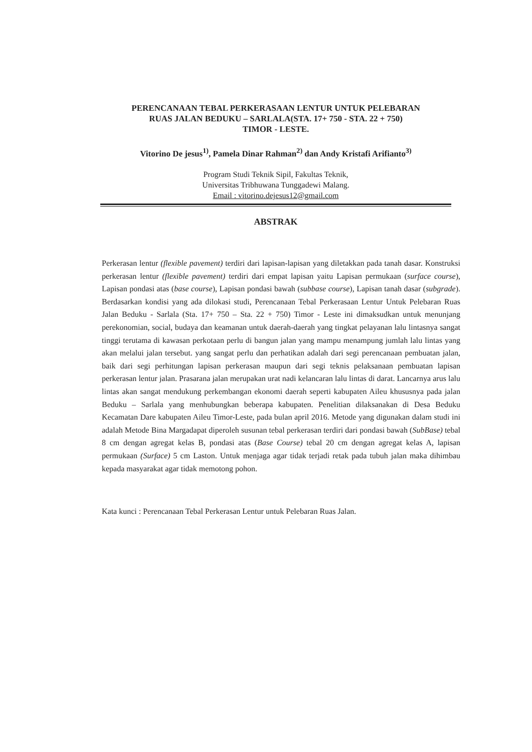PERENCANAAN TEBAL PERKERASAAN LENTUR UNTUK PELEBARAN
RUAS JALAN BEDUKU – SARLALA(STA. 17+ 750 - STA. 22 + 750)
TIMOR - LESTE.
Vitorino De jesus<sup>1)</sup>, Pamela Dinar Rahman<sup>2)</sup> dan Andy Kristafi Arifianto<sup>3)</sup>
Program Studi Teknik Sipil, Fakultas Teknik,
Universitas Tribhuwana Tunggadewi Malang.
Email : vitorino.dejesus12@gmail.com
ABSTRAK
Perkerasan lentur (flexible pavement) terdiri dari lapisan-lapisan yang diletakkan pada tanah dasar. Konstruksi perkerasan lentur (flexible pavement) terdiri dari empat lapisan yaitu Lapisan permukaan (surface course), Lapisan pondasi atas (base course), Lapisan pondasi bawah (subbase course), Lapisan tanah dasar (subgrade). Berdasarkan kondisi yang ada dilokasi studi, Perencanaan Tebal Perkerasaan Lentur Untuk Pelebaran Ruas Jalan Beduku - Sarlala (Sta. 17+ 750 – Sta. 22 + 750) Timor - Leste ini dimaksudkan untuk menunjang perekonomian, social, budaya dan keamanan untuk daerah-daerah yang tingkat pelayanan lalu lintasnya sangat tinggi terutama di kawasan perkotaan perlu di bangun jalan yang mampu menampung jumlah lalu lintas yang akan melalui jalan tersebut. yang sangat perlu dan perhatikan adalah dari segi perencanaan pembuatan jalan, baik dari segi perhitungan lapisan perkerasan maupun dari segi teknis pelaksanaan pembuatan lapisan perkerasan lentur jalan. Prasarana jalan merupakan urat nadi kelancaran lalu lintas di darat. Lancarnya arus lalu lintas akan sangat mendukung perkembangan ekonomi daerah seperti kabupaten Aileu khususnya pada jalan Beduku – Sarlala yang menhubungkan beberapa kabupaten. Penelitian dilaksanakan di Desa Beduku Kecamatan Dare kabupaten Aileu Timor-Leste, pada bulan april 2016. Metode yang digunakan dalam studi ini adalah Metode Bina Margadapat diperoleh susunan tebal perkerasan terdiri dari pondasi bawah (SubBase) tebal 8 cm dengan agregat kelas B, pondasi atas (Base Course) tebal 20 cm dengan agregat kelas A, lapisan permukaan (Surface) 5 cm Laston. Untuk menjaga agar tidak terjadi retak pada tubuh jalan maka dihimbau kepada masyarakat agar tidak memotong pohon.
Kata kunci : Perencanaan Tebal Perkerasan Lentur untuk Pelebaran Ruas Jalan.